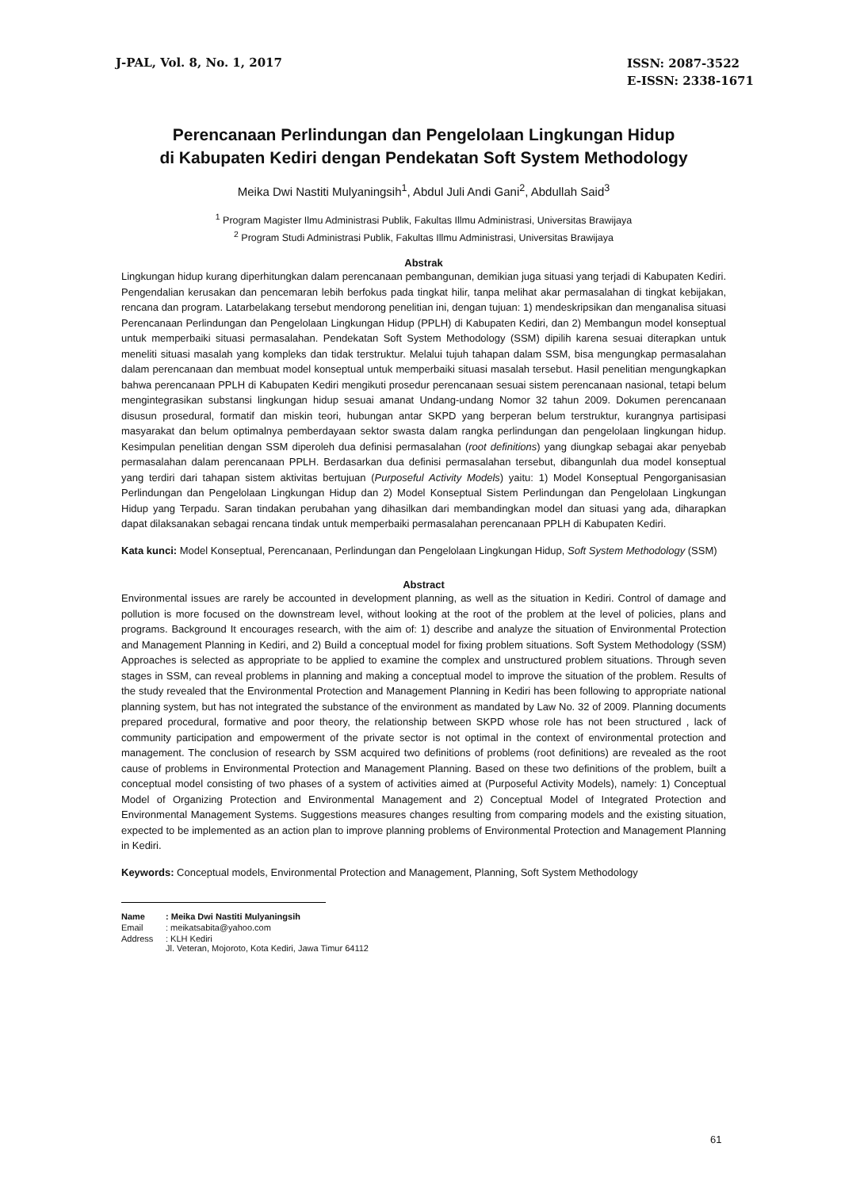J-PAL, Vol. 8, No. 1, 2017
ISSN: 2087-3522
E-ISSN: 2338-1671
Perencanaan Perlindungan dan Pengelolaan Lingkungan Hidup
di Kabupaten Kediri dengan Pendekatan Soft System Methodology
Meika Dwi Nastiti Mulyaningsih<sup>1</sup>, Abdul Juli Andi Gani<sup>2</sup>, Abdullah Said<sup>3</sup>
<sup>1</sup> Program Magister Ilmu Administrasi Publik, Fakultas Illmu Administrasi, Universitas Brawijaya
<sup>2</sup> Program Studi Administrasi Publik, Fakultas Illmu Administrasi, Universitas Brawijaya
Abstrak
Lingkungan hidup kurang diperhitungkan dalam perencanaan pembangunan, demikian juga situasi yang terjadi di Kabupaten Kediri. Pengendalian kerusakan dan pencemaran lebih berfokus pada tingkat hilir, tanpa melihat akar permasalahan di tingkat kebijakan, rencana dan program. Latarbelakang tersebut mendorong penelitian ini, dengan tujuan: 1) mendeskripsikan dan menganalisa situasi Perencanaan Perlindungan dan Pengelolaan Lingkungan Hidup (PPLH) di Kabupaten Kediri, dan 2) Membangun model konseptual untuk memperbaiki situasi permasalahan. Pendekatan Soft System Methodology (SSM) dipilih karena sesuai diterapkan untuk meneliti situasi masalah yang kompleks dan tidak terstruktur. Melalui tujuh tahapan dalam SSM, bisa mengungkap permasalahan dalam perencanaan dan membuat model konseptual untuk memperbaiki situasi masalah tersebut. Hasil penelitian mengungkapkan bahwa perencanaan PPLH di Kabupaten Kediri mengikuti prosedur perencanaan sesuai sistem perencanaan nasional, tetapi belum mengintegrasikan substansi lingkungan hidup sesuai amanat Undang-undang Nomor 32 tahun 2009. Dokumen perencanaan disusun prosedural, formatif dan miskin teori, hubungan antar SKPD yang berperan belum terstruktur, kurangnya partisipasi masyarakat dan belum optimalnya pemberdayaan sektor swasta dalam rangka perlindungan dan pengelolaan lingkungan hidup. Kesimpulan penelitian dengan SSM diperoleh dua definisi permasalahan (root definitions) yang diungkap sebagai akar penyebab permasalahan dalam perencanaan PPLH. Berdasarkan dua definisi permasalahan tersebut, dibangunlah dua model konseptual yang terdiri dari tahapan sistem aktivitas bertujuan (Purposeful Activity Models) yaitu: 1) Model Konseptual Pengorganisasian Perlindungan dan Pengelolaan Lingkungan Hidup dan 2) Model Konseptual Sistem Perlindungan dan Pengelolaan Lingkungan Hidup yang Terpadu. Saran tindakan perubahan yang dihasilkan dari membandingkan model dan situasi yang ada, diharapkan dapat dilaksanakan sebagai rencana tindak untuk memperbaiki permasalahan perencanaan PPLH di Kabupaten Kediri.
Kata kunci: Model Konseptual, Perencanaan, Perlindungan dan Pengelolaan Lingkungan Hidup, Soft System Methodology (SSM)
Abstract
Environmental issues are rarely be accounted in development planning, as well as the situation in Kediri. Control of damage and pollution is more focused on the downstream level, without looking at the root of the problem at the level of policies, plans and programs. Background It encourages research, with the aim of: 1) describe and analyze the situation of Environmental Protection and Management Planning in Kediri, and 2) Build a conceptual model for fixing problem situations. Soft System Methodology (SSM) Approaches is selected as appropriate to be applied to examine the complex and unstructured problem situations. Through seven stages in SSM, can reveal problems in planning and making a conceptual model to improve the situation of the problem. Results of the study revealed that the Environmental Protection and Management Planning in Kediri has been following to appropriate national planning system, but has not integrated the substance of the environment as mandated by Law No. 32 of 2009. Planning documents prepared procedural, formative and poor theory, the relationship between SKPD whose role has not been structured , lack of community participation and empowerment of the private sector is not optimal in the context of environmental protection and management. The conclusion of research by SSM acquired two definitions of problems (root definitions) are revealed as the root cause of problems in Environmental Protection and Management Planning. Based on these two definitions of the problem, built a conceptual model consisting of two phases of a system of activities aimed at (Purposeful Activity Models), namely: 1) Conceptual Model of Organizing Protection and Environmental Management and 2) Conceptual Model of Integrated Protection and Environmental Management Systems. Suggestions measures changes resulting from comparing models and the existing situation, expected to be implemented as an action plan to improve planning problems of Environmental Protection and Management Planning in Kediri.
Keywords: Conceptual models, Environmental Protection and Management, Planning, Soft System Methodology
| Name | : Meika Dwi Nastiti Mulyaningsih |
| Email | : meikatsabita@yahoo.com |
| Address | : KLH Kediri Jl. Veteran, Mojoroto, Kota Kediri, Jawa Timur 64112 |
61